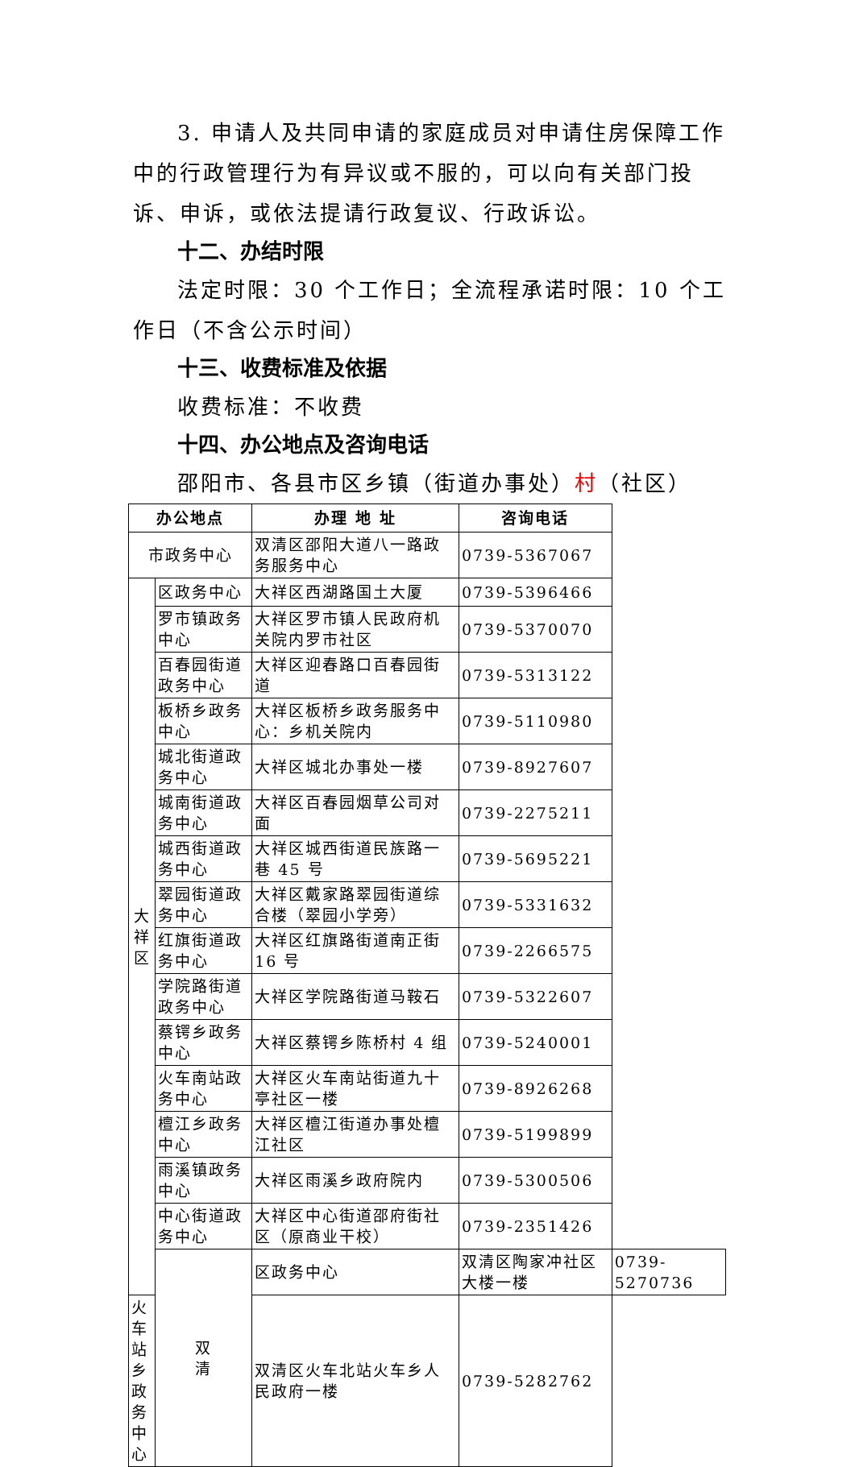3. 申请人及共同申请的家庭成员对申请住房保障工作中的行政管理行为有异议或不服的，可以向有关部门投诉、申诉，或依法提请行政复议、行政诉讼。
十二、办结时限
法定时限：30 个工作日；全流程承诺时限：10 个工作日（不含公示时间）
十三、收费标准及依据
收费标准：不收费
十四、办公地点及咨询电话
邵阳市、各县市区乡镇（街道办事处）村（社区）
| 办公地点 | | 办理 地 址 | 咨询电话 | |
| --- | --- | --- | --- | --- |
| 市政务中心 | | 双清区邵阳大道八一路政务服务中心 | 0739-5367067 | |
| 大 祥 区 | 区政务中心 | 大祥区西湖路国土大厦 | 0739-5396466 | |
| | 罗市镇政务中心 | 大祥区罗市镇人民政府机关院内罗市社区 | 0739-5370070 | |
| | 百春园街道政务中心 | 大祥区迎春路口百春园街道 | 0739-5313122 | |
| | 板桥乡政务中心 | 大祥区板桥乡政务服务中心：乡机关院内 | 0739-5110980 | |
| | 城北街道政务中心 | 大祥区城北办事处一楼 | 0739-8927607 | |
| | 城南街道政务中心 | 大祥区百春园烟草公司对面 | 0739-2275211 | |
| | 城西街道政务中心 | 大祥区城西街道民族路一巷 45 号 | 0739-5695221 | |
| | 翠园街道政务中心 | 大祥区戴家路翠园街道综合楼（翠园小学旁） | 0739-5331632 | |
| | 红旗街道政务中心 | 大祥区红旗路街道南正街 16 号 | 0739-2266575 | |
| | 学院路街道政务中心 | 大祥区学院路街道马鞍石 | 0739-5322607 | |
| | 蔡锷乡政务中心 | 大祥区蔡锷乡陈桥村 4 组 | 0739-5240001 | |
| | 火车南站政务中心 | 大祥区火车南站街道九十亭社区一楼 | 0739-8926268 | |
| | 檀江乡政务中心 | 大祥区檀江街道办事处檀江社区 | 0739-5199899 | |
| | 雨溪镇政务中心 | 大祥区雨溪乡政府院内 | 0739-5300506 | |
| | 中心街道政务中心 | 大祥区中心街道邵府街社区（原商业干校） | 0739-2351426 | |
| | 双 清 | 区政务中心 | 双清区陶家冲社区大楼一楼 | 0739-5270736 |
| 火车站乡政务中心 | | 双清区火车北站火车乡人民政府一楼 | 0739-5282762 | |